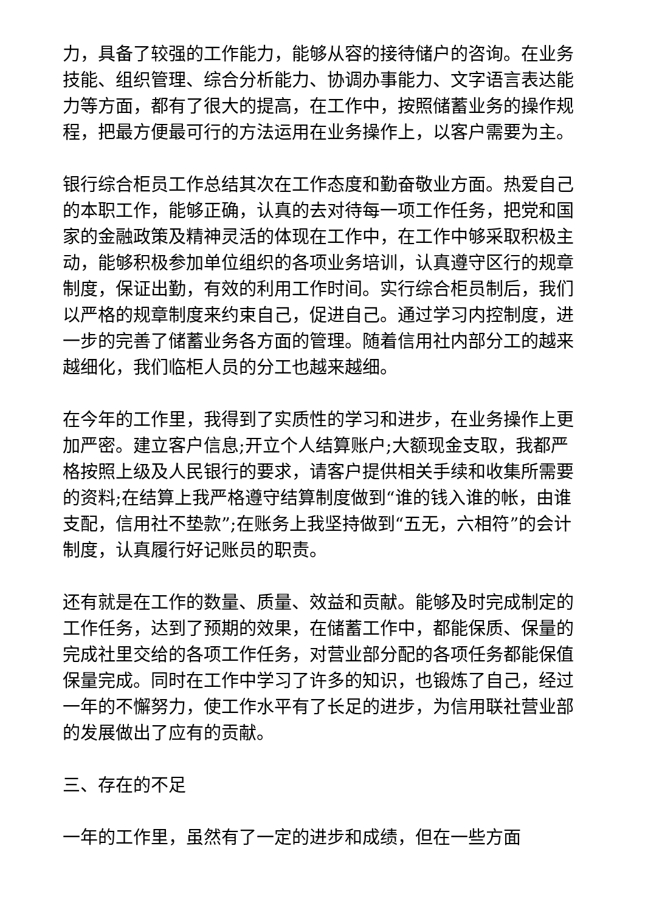力，具备了较强的工作能力，能够从容的接待储户的咨询。在业务技能、组织管理、综合分析能力、协调办事能力、文字语言表达能力等方面，都有了很大的提高，在工作中，按照储蓄业务的操作规程，把最方便最可行的方法运用在业务操作上，以客户需要为主。
银行综合柜员工作总结其次在工作态度和勤奋敬业方面。热爱自己的本职工作，能够正确，认真的去对待每一项工作任务，把党和国家的金融政策及精神灵活的体现在工作中，在工作中够采取积极主动，能够积极参加单位组织的各项业务培训，认真遵守区行的规章制度，保证出勤，有效的利用工作时间。实行综合柜员制后，我们以严格的规章制度来约束自己，促进自己。通过学习内控制度，进一步的完善了储蓄业务各方面的管理。随着信用社内部分工的越来越细化，我们临柜人员的分工也越来越细。
在今年的工作里，我得到了实质性的学习和进步，在业务操作上更加严密。建立客户信息;开立个人结算账户;大额现金支取，我都严格按照上级及人民银行的要求，请客户提供相关手续和收集所需要的资料;在结算上我严格遵守结算制度做到“谁的钱入谁的帐，由谁支配，信用社不垫款”;在账务上我坚持做到“五无，六相符”的会计制度，认真履行好记账员的职责。
还有就是在工作的数量、质量、效益和贡献。能够及时完成制定的工作任务，达到了预期的效果，在储蓄工作中，都能保质、保量的完成社里交给的各项工作任务，对营业部分配的各项任务都能保值保量完成。同时在工作中学习了许多的知识，也锻炼了自己，经过一年的不懈努力，使工作水平有了长足的进步，为信用联社营业部的发展做出了应有的贡献。
三、存在的不足
一年的工作里，虽然有了一定的进步和成绩，但在一些方面